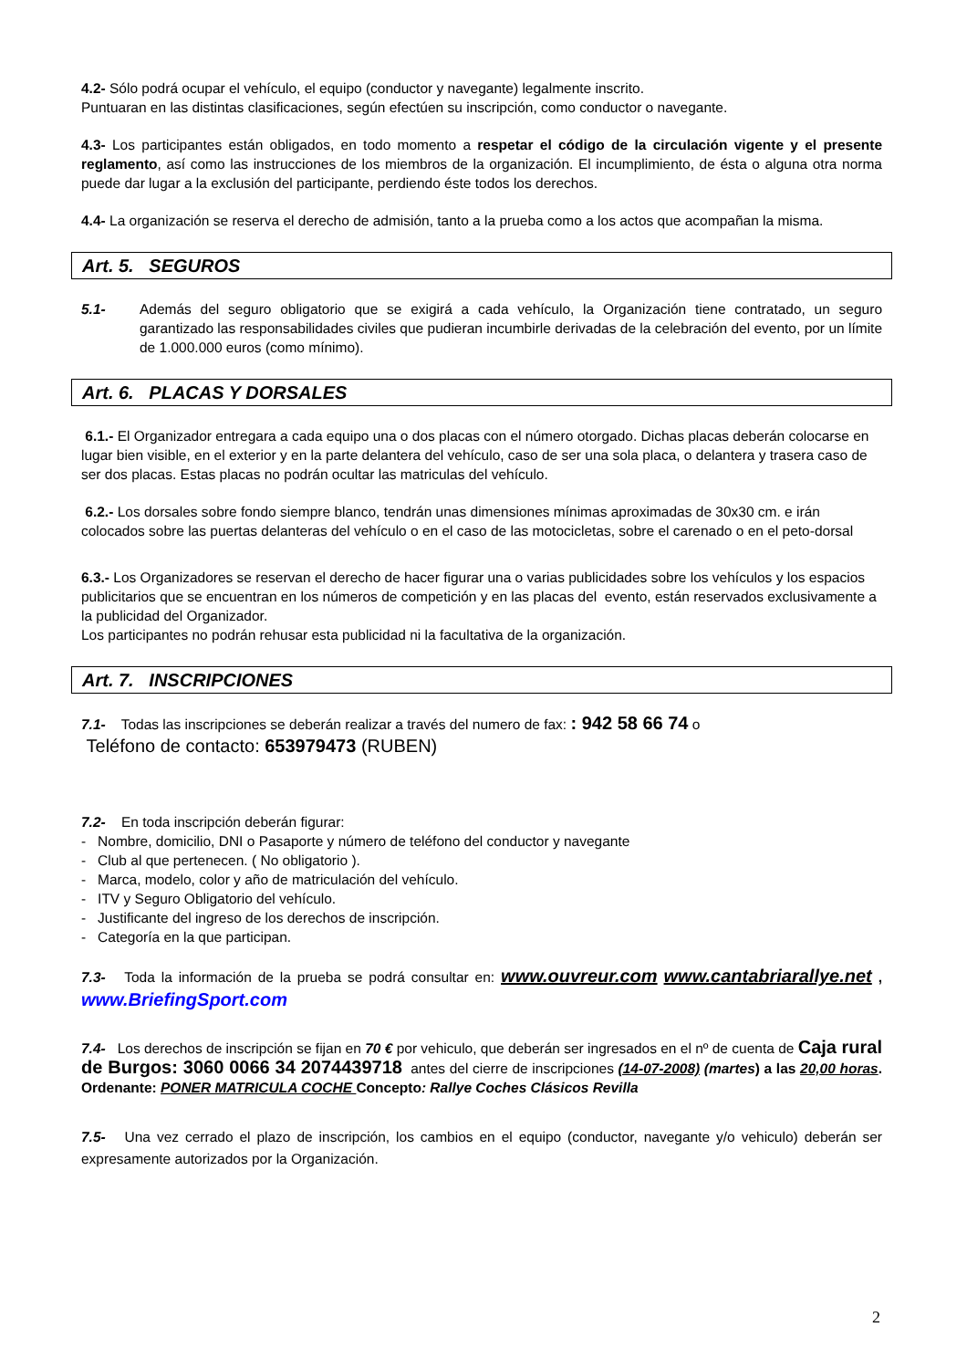4.2- Sólo podrá ocupar el vehículo, el equipo (conductor y navegante) legalmente inscrito.
Puntuaran en las distintas clasificaciones, según efectúen su inscripción, como conductor o navegante.
4.3- Los participantes están obligados, en todo momento a respetar el código de la circulación vigente y el presente reglamento, así como las instrucciones de los miembros de la organización. El incumplimiento, de ésta o alguna otra norma puede dar lugar a la exclusión del participante, perdiendo éste todos los derechos.
4.4- La organización se reserva el derecho de admisión, tanto a la prueba como a los actos que acompañan la misma.
Art. 5. SEGUROS
5.1- Además del seguro obligatorio que se exigirá a cada vehículo, la Organización tiene contratado, un seguro garantizado las responsabilidades civiles que pudieran incumbirle derivadas de la celebración del evento, por un límite de 1.000.000 euros (como mínimo).
Art. 6. PLACAS Y DORSALES
6.1.- El Organizador entregara a cada equipo una o dos placas con el número otorgado. Dichas placas deberán colocarse en lugar bien visible, en el exterior y en la parte delantera del vehículo, caso de ser una sola placa, o delantera y trasera caso de ser dos placas. Estas placas no podrán ocultar las matriculas del vehículo.
6.2.- Los dorsales sobre fondo siempre blanco, tendrán unas dimensiones mínimas aproximadas de 30x30 cm. e irán colocados sobre las puertas delanteras del vehículo o en el caso de las motocicletas, sobre el carenado o en el peto-dorsal
6.3.- Los Organizadores se reservan el derecho de hacer figurar una o varias publicidades sobre los vehículos y los espacios publicitarios que se encuentran en los números de competición y en las placas del evento, están reservados exclusivamente a la publicidad del Organizador.
Los participantes no podrán rehusar esta publicidad ni la facultativa de la organización.
Art. 7. INSCRIPCIONES
7.1- Todas las inscripciones se deberán realizar a través del numero de fax: : 942 58 66 74 o
Teléfono de contacto: 653979473 (RUBEN)
7.2- En toda inscripción deberán figurar:
- Nombre, domicilio, DNI o Pasaporte y número de teléfono del conductor y navegante
- Club al que pertenecen. ( No obligatorio ).
- Marca, modelo, color y año de matriculación del vehículo.
- ITV y Seguro Obligatorio del vehículo.
- Justificante del ingreso de los derechos de inscripción.
- Categoría en la que participan.
7.3- Toda la información de la prueba se podrá consultar en: www.ouvreur.com www.cantabriarallye.net , www.BriefingSport.com
7.4- Los derechos de inscripción se fijan en 70 € por vehiculo, que deberán ser ingresados en el nº de cuenta de Caja rural de Burgos: 3060 0066 34 2074439718 antes del cierre de inscripciones (14-07-2008) (martes) a las 20,00 horas. Ordenante: PONER MATRICULA COCHE Concepto: Rallye Coches Clásicos Revilla
7.5- Una vez cerrado el plazo de inscripción, los cambios en el equipo (conductor, navegante y/o vehiculo) deberán ser expresamente autorizados por la Organización.
2